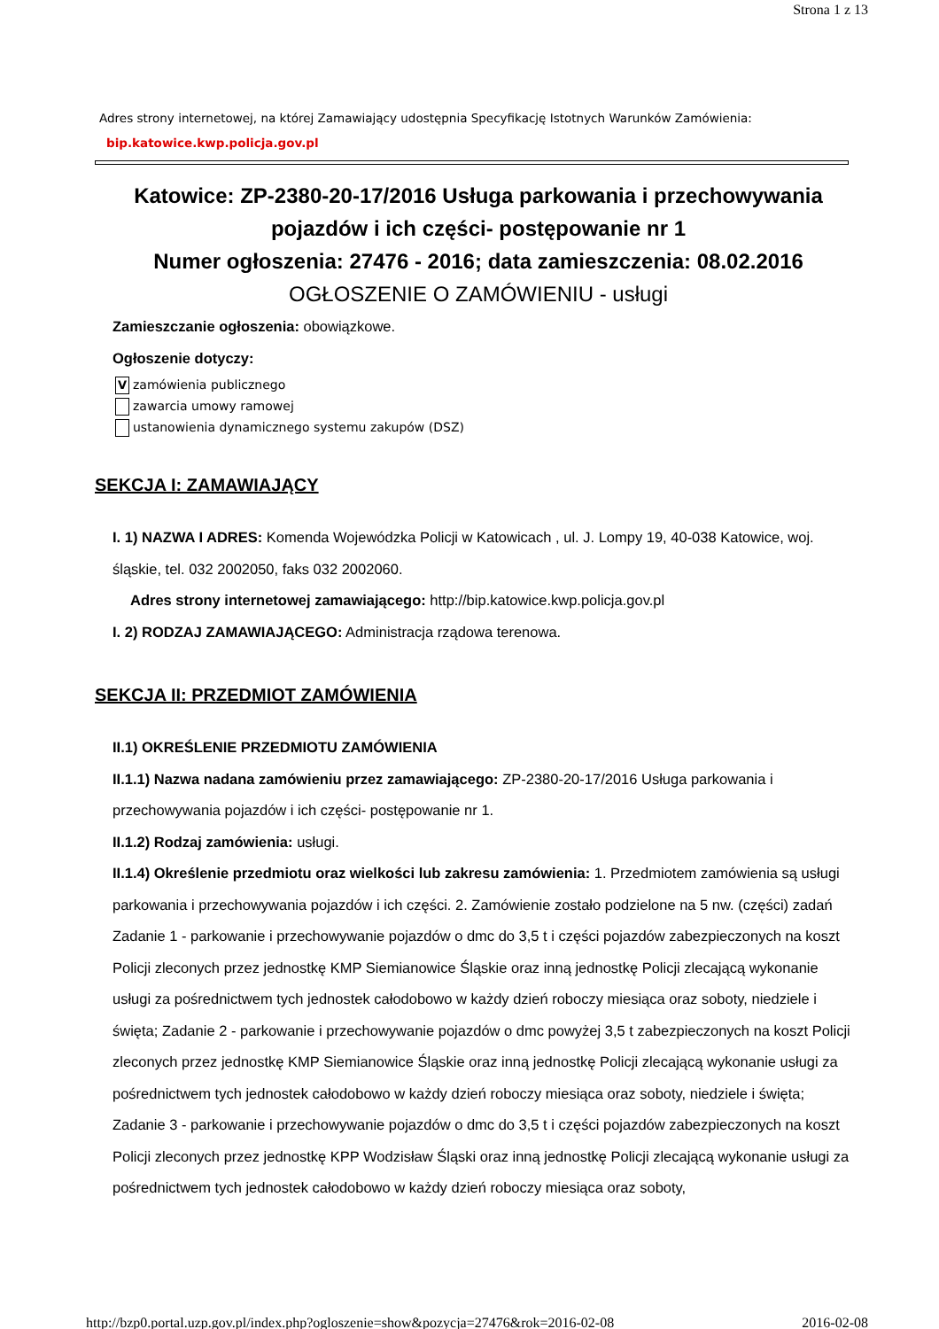Strona 1 z 13
Adres strony internetowej, na której Zamawiający udostępnia Specyfikację Istotnych Warunków Zamówienia:
bip.katowice.kwp.policja.gov.pl
Katowice: ZP-2380-20-17/2016 Usługa parkowania i przechowywania pojazdów i ich części- postępowanie nr 1
Numer ogłoszenia: 27476 - 2016; data zamieszczenia: 08.02.2016
OGŁOSZENIE O ZAMÓWIENIU - usługi
Zamieszczanie ogłoszenia: obowiązkowe.
Ogłoszenie dotyczy:
Vzamówienia publicznego
zawarcia umowy ramowej
ustanowienia dynamicznego systemu zakupów (DSZ)
SEKCJA I: ZAMAWIAJĄCY
I. 1) NAZWA I ADRES: Komenda Wojewódzka Policji w Katowicach , ul. J. Lompy 19, 40-038 Katowice, woj. śląskie, tel. 032 2002050, faks 032 2002060.
Adres strony internetowej zamawiającego: http://bip.katowice.kwp.policja.gov.pl
I. 2) RODZAJ ZAMAWIAJĄCEGO: Administracja rządowa terenowa.
SEKCJA II: PRZEDMIOT ZAMÓWIENIA
II.1) OKREŚLENIE PRZEDMIOTU ZAMÓWIENIA
II.1.1) Nazwa nadana zamówieniu przez zamawiającego: ZP-2380-20-17/2016 Usługa parkowania i przechowywania pojazdów i ich części- postępowanie nr 1.
II.1.2) Rodzaj zamówienia: usługi.
II.1.4) Określenie przedmiotu oraz wielkości lub zakresu zamówienia: 1. Przedmiotem zamówienia są usługi parkowania i przechowywania pojazdów i ich części. 2. Zamówienie zostało podzielone na 5 nw. (części) zadań Zadanie 1 - parkowanie i przechowywanie pojazdów o dmc do 3,5 t i części pojazdów zabezpieczonych na koszt Policji zleconych przez jednostkę KMP Siemianowice Śląskie oraz inną jednostkę Policji zlecającą wykonanie usługi za pośrednictwem tych jednostek całodobowo w każdy dzień roboczy miesiąca oraz soboty, niedziele i święta; Zadanie 2 - parkowanie i przechowywanie pojazdów o dmc powyżej 3,5 t zabezpieczonych na koszt Policji zleconych przez jednostkę KMP Siemianowice Śląskie oraz inną jednostkę Policji zlecającą wykonanie usługi za pośrednictwem tych jednostek całodobowo w każdy dzień roboczy miesiąca oraz soboty, niedziele i święta; Zadanie 3 - parkowanie i przechowywanie pojazdów o dmc do 3,5 t i części pojazdów zabezpieczonych na koszt Policji zleconych przez jednostkę KPP Wodzisław Śląski oraz inną jednostkę Policji zlecającą wykonanie usługi za pośrednictwem tych jednostek całodobowo w każdy dzień roboczy miesiąca oraz soboty,
http://bzp0.portal.uzp.gov.pl/index.php?ogloszenie=show&pozycja=27476&rok=2016-02-08 2016-02-08